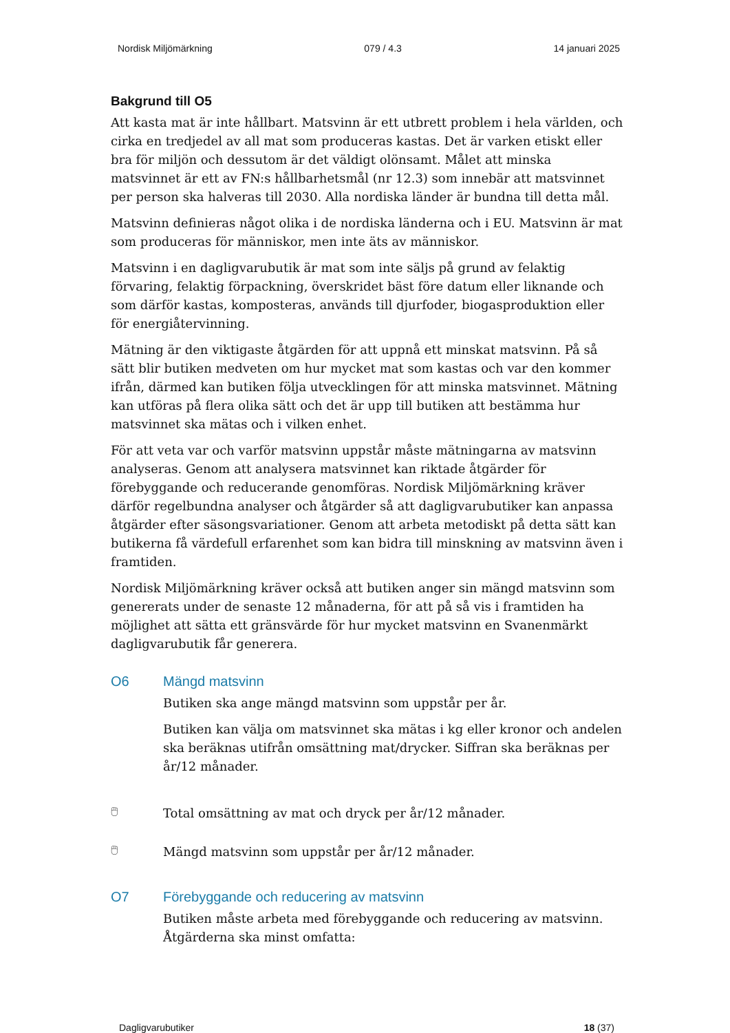Nordisk Miljömärkning 079 / 4.3 14 januari 2025
Bakgrund till O5
Att kasta mat är inte hållbart. Matsvinn är ett utbrett problem i hela världen, och cirka en tredjedel av all mat som produceras kastas. Det är varken etiskt eller bra för miljön och dessutom är det väldigt olönsamt. Målet att minska matsvinnet är ett av FN:s hållbarhetsmål (nr 12.3) som innebär att matsvinnet per person ska halveras till 2030. Alla nordiska länder är bundna till detta mål.
Matsvinn definieras något olika i de nordiska länderna och i EU. Matsvinn är mat som produceras för människor, men inte äts av människor.
Matsvinn i en dagligvarubutik är mat som inte säljs på grund av felaktig förvaring, felaktig förpackning, överskridet bäst före datum eller liknande och som därför kastas, komposteras, används till djurfoder, biogasproduktion eller för energiåtervinning.
Mätning är den viktigaste åtgärden för att uppnå ett minskat matsvinn. På så sätt blir butiken medveten om hur mycket mat som kastas och var den kommer ifrån, därmed kan butiken följa utvecklingen för att minska matsvinnet. Mätning kan utföras på flera olika sätt och det är upp till butiken att bestämma hur matsvinnet ska mätas och i vilken enhet.
För att veta var och varför matsvinn uppstår måste mätningarna av matsvinn analyseras. Genom att analysera matsvinnet kan riktade åtgärder för förebyggande och reducerande genomföras. Nordisk Miljömärkning kräver därför regelbundna analyser och åtgärder så att dagligvarubutiker kan anpassa åtgärder efter säsongsvariationer. Genom att arbeta metodiskt på detta sätt kan butikerna få värdefull erfarenhet som kan bidra till minskning av matsvinn även i framtiden.
Nordisk Miljömärkning kräver också att butiken anger sin mängd matsvinn som genererats under de senaste 12 månaderna, för att på så vis i framtiden ha möjlighet att sätta ett gränsvärde för hur mycket matsvinn en Svanenmärkt dagligvarubutik får generera.
O6 Mängd matsvinn
Butiken ska ange mängd matsvinn som uppstår per år.
Butiken kan välja om matsvinnet ska mätas i kg eller kronor och andelen ska beräknas utifrån omsättning mat/drycker. Siffran ska beräknas per år/12 månader.
🖱
Total omsättning av mat och dryck per år/12 månader.
🖱
Mängd matsvinn som uppstår per år/12 månader.
O7 Förebyggande och reducering av matsvinn
Butiken måste arbeta med förebyggande och reducering av matsvinn. Åtgärderna ska minst omfatta:
Dagligvarubutiker 18 (37)